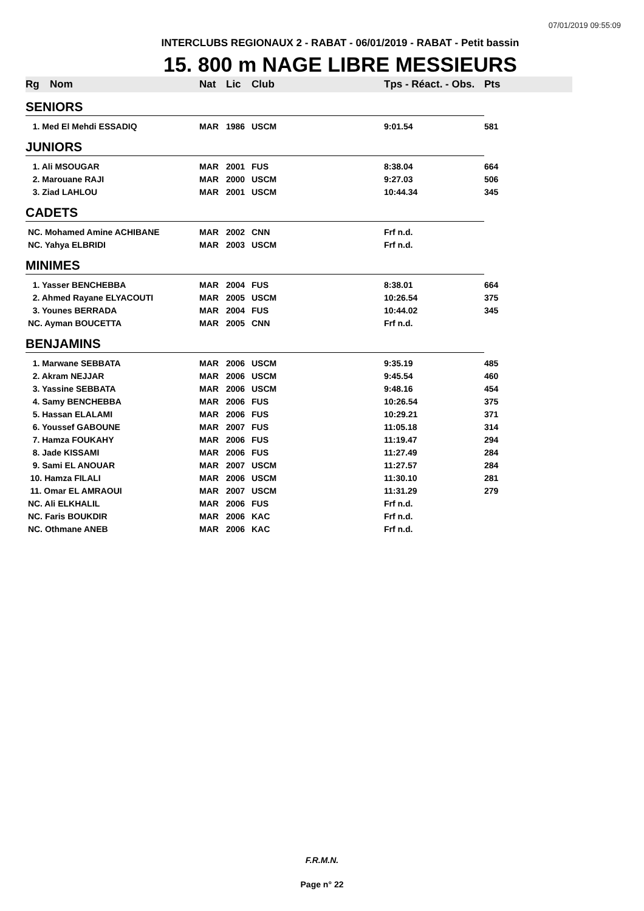07/01/2019 09:55:09
INTERCLUBS REGIONAUX 2 - RABAT - 06/01/2019 - RABAT - Petit bassin
15. 800 m NAGE LIBRE MESSIEURS
| Rg | Nom | Nat | Lic | Club | Tps - Réact. - Obs. | Pts |
| --- | --- | --- | --- | --- | --- | --- |
| SENIORS | | | | | | |
| 1. Med El Mehdi ESSADIQ | | MAR | 1986 | USCM | 9:01.54 | 581 |
| JUNIORS | | | | | | |
| 1. Ali MSOUGAR | | MAR | 2001 | FUS | 8:38.04 | 664 |
| 2. Marouane RAJI | | MAR | 2000 | USCM | 9:27.03 | 506 |
| 3. Ziad LAHLOU | | MAR | 2001 | USCM | 10:44.34 | 345 |
| CADETS | | | | | | |
| NC. Mohamed Amine ACHIBANE | | MAR | 2002 | CNN | Frf n.d. | |
| NC. Yahya ELBRIDI | | MAR | 2003 | USCM | Frf n.d. | |
| MINIMES | | | | | | |
| 1. Yasser BENCHEBBA | | MAR | 2004 | FUS | 8:38.01 | 664 |
| 2. Ahmed Rayane ELYACOUTI | | MAR | 2005 | USCM | 10:26.54 | 375 |
| 3. Younes BERRADA | | MAR | 2004 | FUS | 10:44.02 | 345 |
| NC. Ayman BOUCETTA | | MAR | 2005 | CNN | Frf n.d. | |
| BENJAMINS | | | | | | |
| 1. Marwane SEBBATA | | MAR | 2006 | USCM | 9:35.19 | 485 |
| 2. Akram NEJJAR | | MAR | 2006 | USCM | 9:45.54 | 460 |
| 3. Yassine SEBBATA | | MAR | 2006 | USCM | 9:48.16 | 454 |
| 4. Samy BENCHEBBA | | MAR | 2006 | FUS | 10:26.54 | 375 |
| 5. Hassan ELALAMI | | MAR | 2006 | FUS | 10:29.21 | 371 |
| 6. Youssef GABOUNE | | MAR | 2007 | FUS | 11:05.18 | 314 |
| 7. Hamza FOUKAHY | | MAR | 2006 | FUS | 11:19.47 | 294 |
| 8. Jade KISSAMI | | MAR | 2006 | FUS | 11:27.49 | 284 |
| 9. Sami EL ANOUAR | | MAR | 2007 | USCM | 11:27.57 | 284 |
| 10. Hamza FILALI | | MAR | 2006 | USCM | 11:30.10 | 281 |
| 11. Omar EL AMRAOUI | | MAR | 2007 | USCM | 11:31.29 | 279 |
| NC. Ali ELKHALIL | | MAR | 2006 | FUS | Frf n.d. | |
| NC. Faris BOUKDIR | | MAR | 2006 | KAC | Frf n.d. | |
| NC. Othmane ANEB | | MAR | 2006 | KAC | Frf n.d. | |
F.R.M.N.
Page n° 22